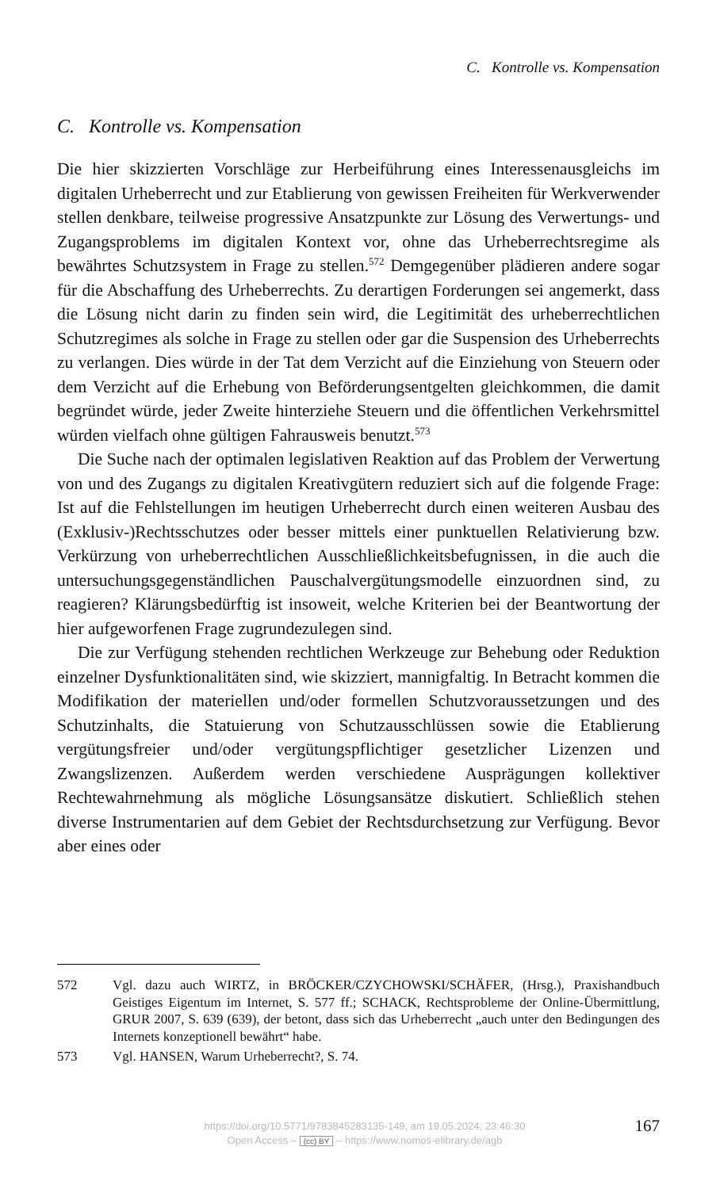C. Kontrolle vs. Kompensation
C. Kontrolle vs. Kompensation
Die hier skizzierten Vorschläge zur Herbeiführung eines Interessenausgleichs im digitalen Urheberrecht und zur Etablierung von gewissen Freiheiten für Werkverwender stellen denkbare, teilweise progressive Ansatzpunkte zur Lösung des Verwertungs- und Zugangsproblems im digitalen Kontext vor, ohne das Urheberrechtsregime als bewährtes Schutzsystem in Frage zu stellen.<sup>572</sup> Demgegenüber plädieren andere sogar für die Abschaffung des Urheberrechts. Zu derartigen Forderungen sei angemerkt, dass die Lösung nicht darin zu finden sein wird, die Legitimität des urheberrechtlichen Schutzregimes als solche in Frage zu stellen oder gar die Suspension des Urheberrechts zu verlangen. Dies würde in der Tat dem Verzicht auf die Einziehung von Steuern oder dem Verzicht auf die Erhebung von Beförderungsentgelten gleichkommen, die damit begründet würde, jeder Zweite hinterziehe Steuern und die öffentlichen Verkehrsmittel würden vielfach ohne gültigen Fahrausweis benutzt.<sup>573</sup>
Die Suche nach der optimalen legislativen Reaktion auf das Problem der Verwertung von und des Zugangs zu digitalen Kreativgütern reduziert sich auf die folgende Frage: Ist auf die Fehlstellungen im heutigen Urheberrecht durch einen weiteren Ausbau des (Exklusiv-)Rechtsschutzes oder besser mittels einer punktuellen Relativierung bzw. Verkürzung von urheberrechtlichen Ausschließlichkeitsbefugnissen, in die auch die untersuchungsgegenständlichen Pauschalvergütungsmodelle einzuordnen sind, zu reagieren? Klärungsbedürftig ist insoweit, welche Kriterien bei der Beantwortung der hier aufgeworfenen Frage zugrundezulegen sind.
Die zur Verfügung stehenden rechtlichen Werkzeuge zur Behebung oder Reduktion einzelner Dysfunktionalitäten sind, wie skizziert, mannigfaltig. In Betracht kommen die Modifikation der materiellen und/oder formellen Schutzvoraussetzungen und des Schutzinhalts, die Statuierung von Schutzausschlüssen sowie die Etablierung vergütungsfreier und/oder vergütungspflichtiger gesetzlicher Lizenzen und Zwangslizenzen. Außerdem werden verschiedene Ausprägungen kollektiver Rechtewahrnehmung als mögliche Lösungsansätze diskutiert. Schließlich stehen diverse Instrumentarien auf dem Gebiet der Rechtsdurchsetzung zur Verfügung. Bevor aber eines oder
572 Vgl. dazu auch WIRTZ, in BRÖCKER/CZYCHOWSKI/SCHÄFER, (Hrsg.), Praxishandbuch Geistiges Eigentum im Internet, S. 577 ff.; SCHACK, Rechtsprobleme der Online-Übermittlung, GRUR 2007, S. 639 (639), der betont, dass sich das Urheberrecht „auch unter den Bedingungen des Internets konzeptionell bewährt“ habe.
573 Vgl. HANSEN, Warum Urheberrecht?, S. 74.
https://doi.org/10.5771/9783845283135-149, am 19.05.2024, 23:46:30
Open Access – (cc) BY – https://www.nomos-elibrary.de/agb
167